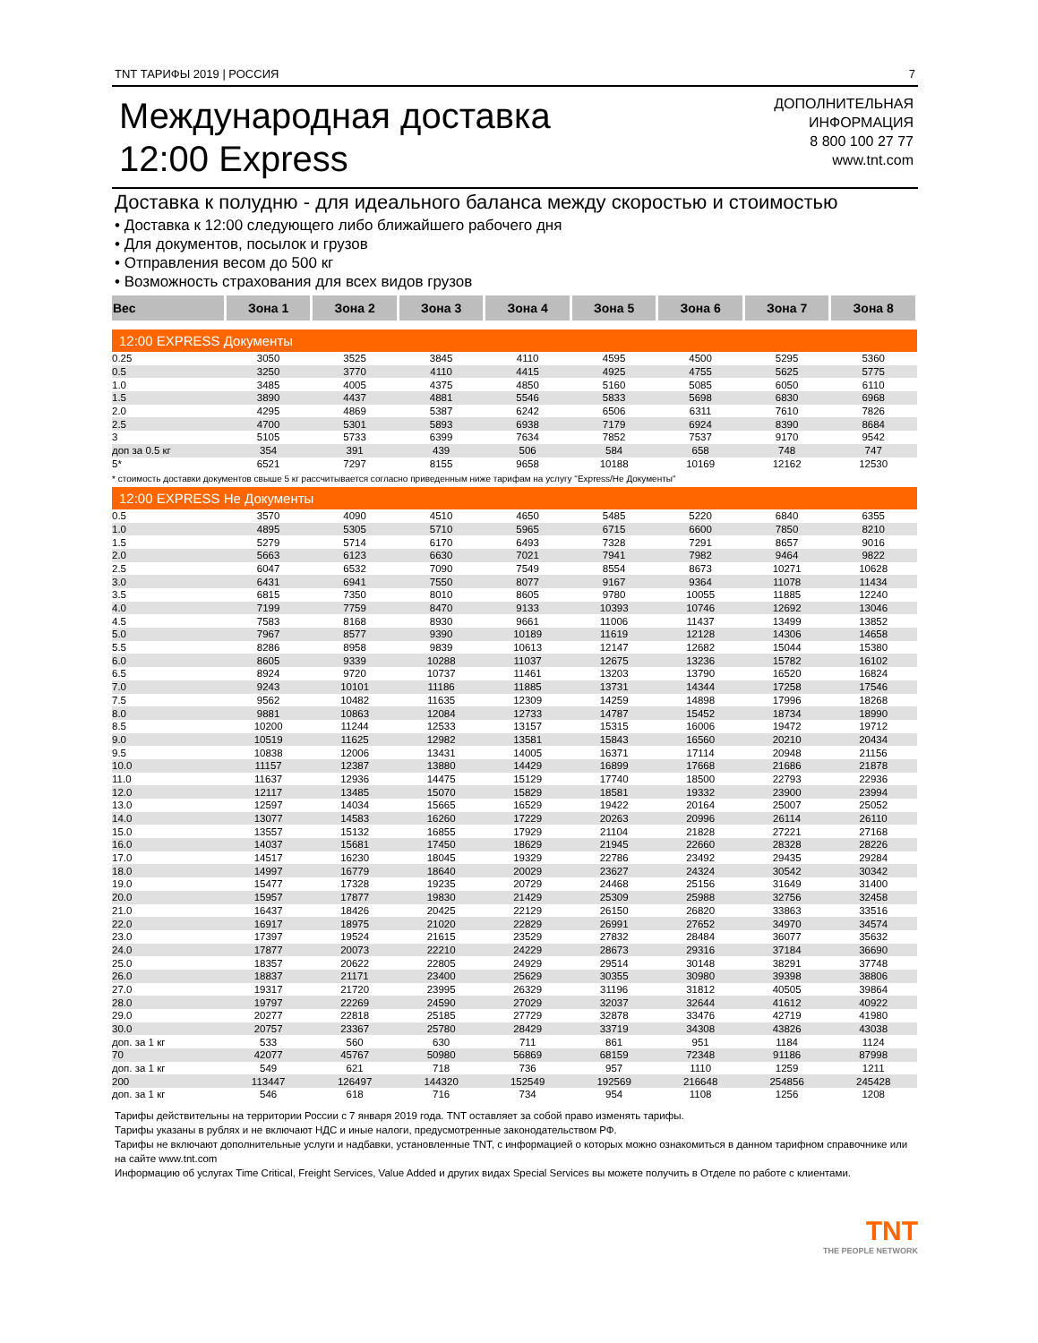TNT ТАРИФЫ 2019 | РОССИЯ 7
Международная доставка
12:00 Express
ДОПОЛНИТЕЛЬНАЯ
ИНФОРМАЦИЯ
8 800 100 27 77
www.tnt.com
Доставка к полудню - для идеального баланса между скоростью и стоимостью
• Доставка к 12:00 следующего либо ближайшего рабочего дня
• Для документов, посылок и грузов
• Отправления весом до 500 кг
• Возможность страхования для всех видов грузов
| Вес | Зона 1 | Зона 2 | Зона 3 | Зона 4 | Зона 5 | Зона 6 | Зона 7 | Зона 8 |
| --- | --- | --- | --- | --- | --- | --- | --- | --- |
| 12:00 EXPRESS Документы | | | | | | | | |
| 0.25 | 3050 | 3525 | 3845 | 4110 | 4595 | 4500 | 5295 | 5360 |
| 0.5 | 3250 | 3770 | 4110 | 4415 | 4925 | 4755 | 5625 | 5775 |
| 1.0 | 3485 | 4005 | 4375 | 4850 | 5160 | 5085 | 6050 | 6110 |
| 1.5 | 3890 | 4437 | 4881 | 5546 | 5833 | 5698 | 6830 | 6968 |
| 2.0 | 4295 | 4869 | 5387 | 6242 | 6506 | 6311 | 7610 | 7826 |
| 2.5 | 4700 | 5301 | 5893 | 6938 | 7179 | 6924 | 8390 | 8684 |
| 3 | 5105 | 5733 | 6399 | 7634 | 7852 | 7537 | 9170 | 9542 |
| доп за 0.5 кг | 354 | 391 | 439 | 506 | 584 | 658 | 748 | 747 |
| 5* | 6521 | 7297 | 8155 | 9658 | 10188 | 10169 | 12162 | 12530 |
| * стоимость доставки документов свыше 5 кг рассчитывается согласно приведенным ниже тарифам на услугу "Express/Не Документы" | | | | | | | | |
| 12:00 EXPRESS Не Документы | | | | | | | | |
| 0.5 | 3570 | 4090 | 4510 | 4650 | 5485 | 5220 | 6840 | 6355 |
| 1.0 | 4895 | 5305 | 5710 | 5965 | 6715 | 6600 | 7850 | 8210 |
| 1.5 | 5279 | 5714 | 6170 | 6493 | 7328 | 7291 | 8657 | 9016 |
| 2.0 | 5663 | 6123 | 6630 | 7021 | 7941 | 7982 | 9464 | 9822 |
| 2.5 | 6047 | 6532 | 7090 | 7549 | 8554 | 8673 | 10271 | 10628 |
| 3.0 | 6431 | 6941 | 7550 | 8077 | 9167 | 9364 | 11078 | 11434 |
| 3.5 | 6815 | 7350 | 8010 | 8605 | 9780 | 10055 | 11885 | 12240 |
| 4.0 | 7199 | 7759 | 8470 | 9133 | 10393 | 10746 | 12692 | 13046 |
| 4.5 | 7583 | 8168 | 8930 | 9661 | 11006 | 11437 | 13499 | 13852 |
| 5.0 | 7967 | 8577 | 9390 | 10189 | 11619 | 12128 | 14306 | 14658 |
| 5.5 | 8286 | 8958 | 9839 | 10613 | 12147 | 12682 | 15044 | 15380 |
| 6.0 | 8605 | 9339 | 10288 | 11037 | 12675 | 13236 | 15782 | 16102 |
| 6.5 | 8924 | 9720 | 10737 | 11461 | 13203 | 13790 | 16520 | 16824 |
| 7.0 | 9243 | 10101 | 11186 | 11885 | 13731 | 14344 | 17258 | 17546 |
| 7.5 | 9562 | 10482 | 11635 | 12309 | 14259 | 14898 | 17996 | 18268 |
| 8.0 | 9881 | 10863 | 12084 | 12733 | 14787 | 15452 | 18734 | 18990 |
| 8.5 | 10200 | 11244 | 12533 | 13157 | 15315 | 16006 | 19472 | 19712 |
| 9.0 | 10519 | 11625 | 12982 | 13581 | 15843 | 16560 | 20210 | 20434 |
| 9.5 | 10838 | 12006 | 13431 | 14005 | 16371 | 17114 | 20948 | 21156 |
| 10.0 | 11157 | 12387 | 13880 | 14429 | 16899 | 17668 | 21686 | 21878 |
| 11.0 | 11637 | 12936 | 14475 | 15129 | 17740 | 18500 | 22793 | 22936 |
| 12.0 | 12117 | 13485 | 15070 | 15829 | 18581 | 19332 | 23900 | 23994 |
| 13.0 | 12597 | 14034 | 15665 | 16529 | 19422 | 20164 | 25007 | 25052 |
| 14.0 | 13077 | 14583 | 16260 | 17229 | 20263 | 20996 | 26114 | 26110 |
| 15.0 | 13557 | 15132 | 16855 | 17929 | 21104 | 21828 | 27221 | 27168 |
| 16.0 | 14037 | 15681 | 17450 | 18629 | 21945 | 22660 | 28328 | 28226 |
| 17.0 | 14517 | 16230 | 18045 | 19329 | 22786 | 23492 | 29435 | 29284 |
| 18.0 | 14997 | 16779 | 18640 | 20029 | 23627 | 24324 | 30542 | 30342 |
| 19.0 | 15477 | 17328 | 19235 | 20729 | 24468 | 25156 | 31649 | 31400 |
| 20.0 | 15957 | 17877 | 19830 | 21429 | 25309 | 25988 | 32756 | 32458 |
| 21.0 | 16437 | 18426 | 20425 | 22129 | 26150 | 26820 | 33863 | 33516 |
| 22.0 | 16917 | 18975 | 21020 | 22829 | 26991 | 27652 | 34970 | 34574 |
| 23.0 | 17397 | 19524 | 21615 | 23529 | 27832 | 28484 | 36077 | 35632 |
| 24.0 | 17877 | 20073 | 22210 | 24229 | 28673 | 29316 | 37184 | 36690 |
| 25.0 | 18357 | 20622 | 22805 | 24929 | 29514 | 30148 | 38291 | 37748 |
| 26.0 | 18837 | 21171 | 23400 | 25629 | 30355 | 30980 | 39398 | 38806 |
| 27.0 | 19317 | 21720 | 23995 | 26329 | 31196 | 31812 | 40505 | 39864 |
| 28.0 | 19797 | 22269 | 24590 | 27029 | 32037 | 32644 | 41612 | 40922 |
| 29.0 | 20277 | 22818 | 25185 | 27729 | 32878 | 33476 | 42719 | 41980 |
| 30.0 | 20757 | 23367 | 25780 | 28429 | 33719 | 34308 | 43826 | 43038 |
| доп. за 1 кг | 533 | 560 | 630 | 711 | 861 | 951 | 1184 | 1124 |
| 70 | 42077 | 45767 | 50980 | 56869 | 68159 | 72348 | 91186 | 87998 |
| доп. за 1 кг | 549 | 621 | 718 | 736 | 957 | 1110 | 1259 | 1211 |
| 200 | 113447 | 126497 | 144320 | 152549 | 192569 | 216648 | 254856 | 245428 |
| доп. за 1 кг | 546 | 618 | 716 | 734 | 954 | 1108 | 1256 | 1208 |
Тарифы действительны на территории России с 7 января 2019 года. TNT оставляет за собой право изменять тарифы.
Тарифы указаны в рублях и не включают НДС и иные налоги, предусмотренные законодательством РФ.
Тарифы не включают дополнительные услуги и надбавки, установленные TNT, с информацией о которых можно ознакомиться в данном тарифном справочнике или на сайте www.tnt.com
Информацию об услугах Time Critical, Freight Services, Value Added и других видах Special Services вы можете получить в Отделе по работе с клиентами.
TNT
THE PEOPLE NETWORK